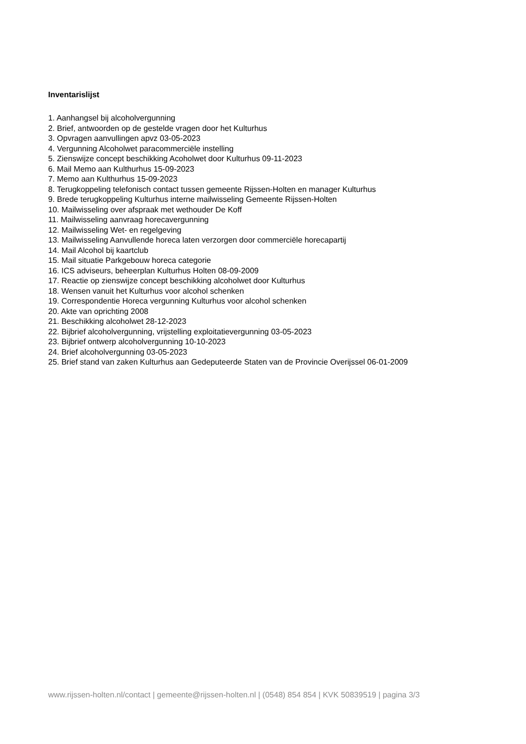Inventarislijst
1. Aanhangsel bij alcoholvergunning
2. Brief, antwoorden op de gestelde vragen door het Kulturhus
3. Opvragen aanvullingen apvz 03-05-2023
4. Vergunning Alcoholwet paracommerciële instelling
5. Zienswijze concept beschikking Acoholwet door Kulturhus 09-11-2023
6. Mail Memo aan Kulthurhus 15-09-2023
7. Memo aan Kulthurhus 15-09-2023
8. Terugkoppeling telefonisch contact tussen gemeente Rijssen-Holten en manager Kulturhus
9. Brede terugkoppeling Kulturhus interne mailwisseling Gemeente Rijssen-Holten
10. Mailwisseling over afspraak met wethouder De Koff
11. Mailwisseling aanvraag horecavergunning
12. Mailwisseling Wet- en regelgeving
13. Mailwisseling Aanvullende horeca laten verzorgen door commerciële horecapartij
14. Mail Alcohol bij kaartclub
15. Mail situatie Parkgebouw horeca categorie
16. ICS adviseurs, beheerplan Kulturhus Holten 08-09-2009
17. Reactie op zienswijze concept beschikking alcoholwet door Kulturhus
18. Wensen vanuit het Kulturhus voor alcohol schenken
19. Correspondentie Horeca vergunning Kulturhus voor alcohol schenken
20. Akte van oprichting 2008
21. Beschikking alcoholwet 28-12-2023
22. Bijbrief alcoholvergunning, vrijstelling exploitatievergunning 03-05-2023
23. Bijbrief ontwerp alcoholvergunning 10-10-2023
24. Brief alcoholvergunning 03-05-2023
25. Brief stand van zaken Kulturhus aan Gedeputeerde Staten van de Provincie Overijssel 06-01-2009
www.rijssen-holten.nl/contact | gemeente@rijssen-holten.nl | (0548) 854 854 | KVK 50839519 | pagina 3/3